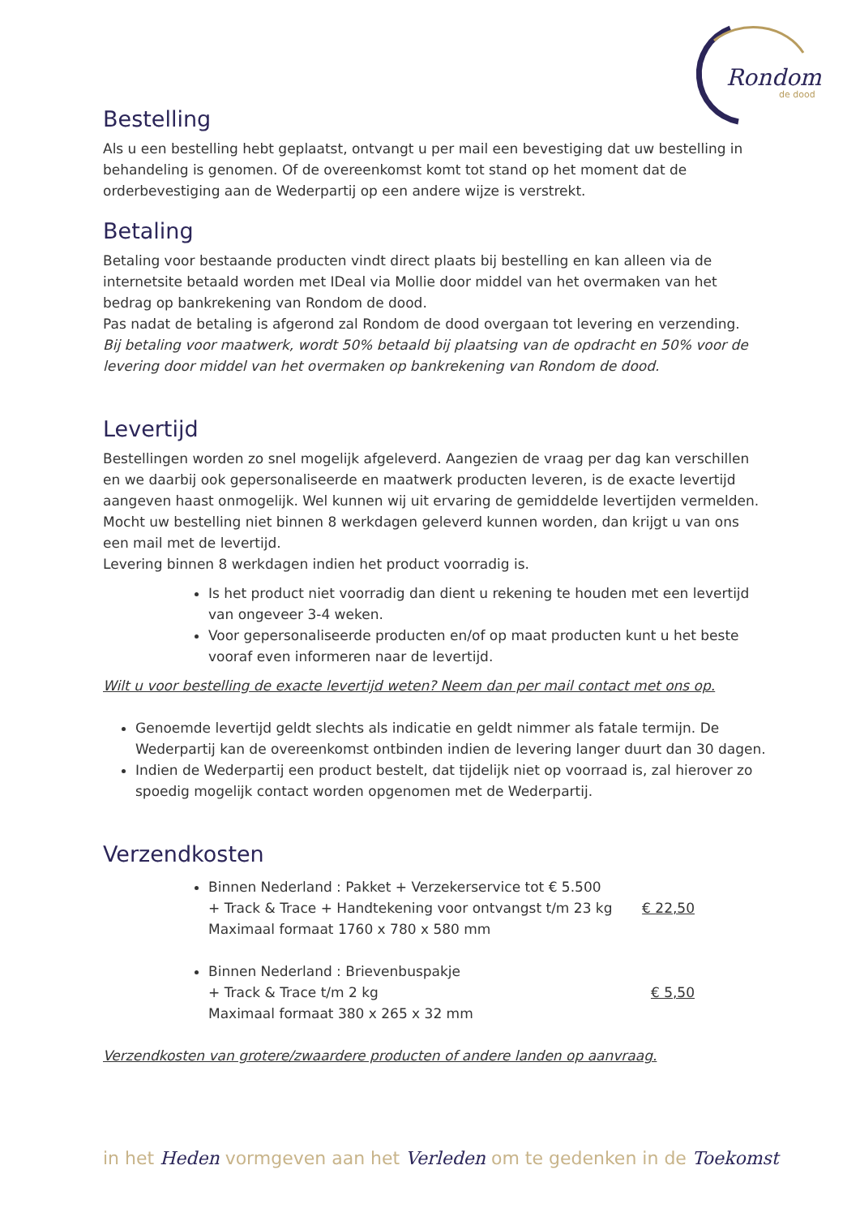Rondom
de dood
Bestelling
Als u een bestelling hebt geplaatst, ontvangt u per mail een bevestiging dat uw bestelling in behandeling is genomen. Of de overeenkomst komt tot stand op het moment dat de orderbevestiging aan de Wederpartij op een andere wijze is verstrekt.
Betaling
Betaling voor bestaande producten vindt direct plaats bij bestelling en kan alleen via de internetsite betaald worden met IDeal via Mollie door middel van het overmaken van het bedrag op bankrekening van Rondom de dood.
Pas nadat de betaling is afgerond zal Rondom de dood overgaan tot levering en verzending.
Bij betaling voor maatwerk, wordt 50% betaald bij plaatsing van de opdracht en 50% voor de levering door middel van het overmaken op bankrekening van Rondom de dood.
Levertijd
Bestellingen worden zo snel mogelijk afgeleverd. Aangezien de vraag per dag kan verschillen en we daarbij ook gepersonaliseerde en maatwerk producten leveren, is de exacte levertijd aangeven haast onmogelijk. Wel kunnen wij uit ervaring de gemiddelde levertijden vermelden. Mocht uw bestelling niet binnen 8 werkdagen geleverd kunnen worden, dan krijgt u van ons een mail met de levertijd.
Levering binnen 8 werkdagen indien het product voorradig is.
Is het product niet voorradig dan dient u rekening te houden met een levertijd van ongeveer 3-4 weken.
Voor gepersonaliseerde producten en/of op maat producten kunt u het beste vooraf even informeren naar de levertijd.
Wilt u voor bestelling de exacte levertijd weten? Neem dan per mail contact met ons op.
Genoemde levertijd geldt slechts als indicatie en geldt nimmer als fatale termijn. De Wederpartij kan de overeenkomst ontbinden indien de levering langer duurt dan 30 dagen.
Indien de Wederpartij een product bestelt, dat tijdelijk niet op voorraad is, zal hierover zo spoedig mogelijk contact worden opgenomen met de Wederpartij.
Verzendkosten
Binnen Nederland : Pakket + Verzekerservice tot € 5.500
+ Track & Trace + Handtekening voor ontvangst t/m 23 kg € 22,50
Maximaal formaat 1760 x 780 x 580 mm
Binnen Nederland : Brievenbuspakje
+ Track & Trace t/m 2 kg € 5,50
Maximaal formaat 380 x 265 x 32 mm
Verzendkosten van grotere/zwaardere producten of andere landen op aanvraag.
in het Heden vormgeven aan het Verleden om te gedenken in de Toekomst